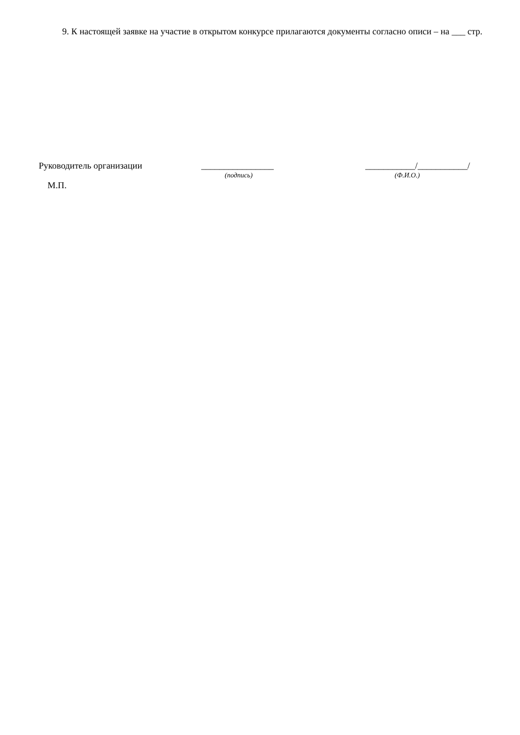9. К настоящей заявке на участие в открытом конкурсе прилагаются документы согласно описи – на ___ стр.
Руководитель организации ________________
(подпись)
___________/___________/
(Ф.И.О.)
М.П.